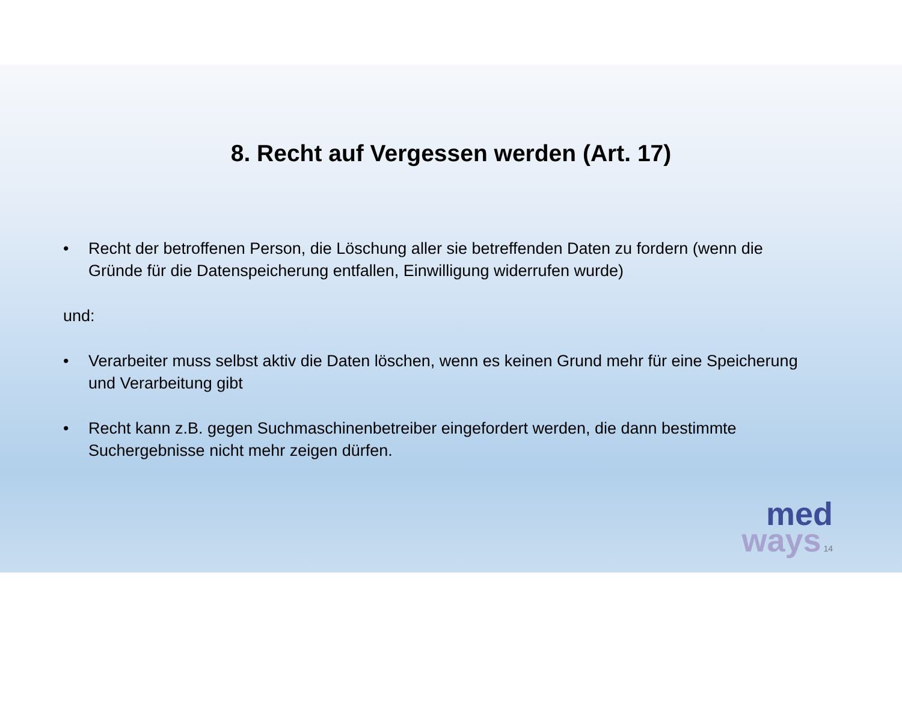8. Recht auf Vergessen werden (Art. 17)
• Recht der betroffenen Person, die Löschung aller sie betreffenden Daten zu fordern (wenn die Gründe für die Datenspeicherung entfallen, Einwilligung widerrufen wurde)
und:
• Verarbeiter muss selbst aktiv die Daten löschen, wenn es keinen Grund mehr für eine Speicherung und Verarbeitung gibt
• Recht kann z.B. gegen Suchmaschinenbetreiber eingefordert werden, die dann bestimmte Suchergebnisse nicht mehr zeigen dürfen.
med
ways 14